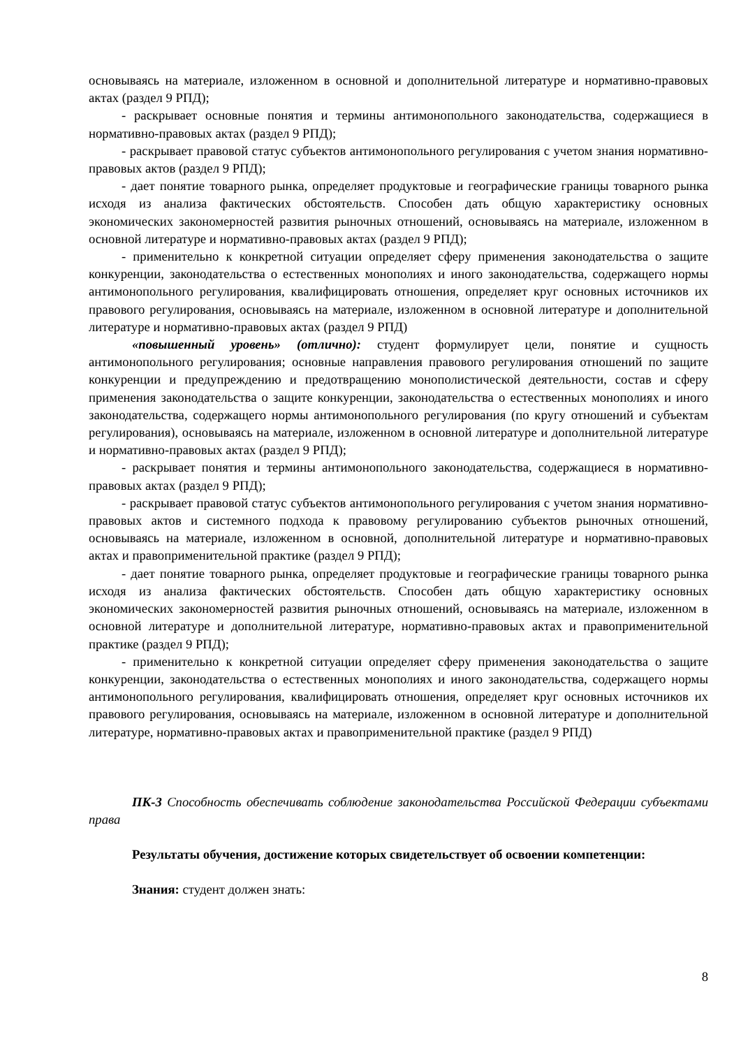основываясь на материале, изложенном в основной и дополнительной литературе и нормативно-правовых актах (раздел 9 РПД);
- раскрывает основные понятия и термины антимонопольного законодательства, содержащиеся в нормативно-правовых актах (раздел 9 РПД);
- раскрывает правовой статус субъектов антимонопольного регулирования с учетом знания нормативно-правовых актов (раздел 9 РПД);
- дает понятие товарного рынка, определяет продуктовые и географические границы товарного рынка исходя из анализа фактических обстоятельств. Способен дать общую характеристику основных экономических закономерностей развития рыночных отношений, основываясь на материале, изложенном в основной литературе и нормативно-правовых актах (раздел 9 РПД);
- применительно к конкретной ситуации определяет сферу применения законодательства о защите конкуренции, законодательства о естественных монополиях и иного законодательства, содержащего нормы антимонопольного регулирования, квалифицировать отношения, определяет круг основных источников их правового регулирования, основываясь на материале, изложенном в основной литературе и дополнительной литературе и нормативно-правовых актах (раздел 9 РПД)
«повышенный уровень» (отлично): студент формулирует цели, понятие и сущность антимонопольного регулирования; основные направления правового регулирования отношений по защите конкуренции и предупреждению и предотвращению монополистической деятельности, состав и сферу применения законодательства о защите конкуренции, законодательства о естественных монополиях и иного законодательства, содержащего нормы антимонопольного регулирования (по кругу отношений и субъектам регулирования), основываясь на материале, изложенном в основной литературе и дополнительной литературе и нормативно-правовых актах (раздел 9 РПД);
- раскрывает понятия и термины антимонопольного законодательства, содержащиеся в нормативно-правовых актах (раздел 9 РПД);
- раскрывает правовой статус субъектов антимонопольного регулирования с учетом знания нормативно-правовых актов и системного подхода к правовому регулированию субъектов рыночных отношений, основываясь на материале, изложенном в основной, дополнительной литературе и нормативно-правовых актах и правоприменительной практике (раздел 9 РПД);
- дает понятие товарного рынка, определяет продуктовые и географические границы товарного рынка исходя из анализа фактических обстоятельств. Способен дать общую характеристику основных экономических закономерностей развития рыночных отношений, основываясь на материале, изложенном в основной литературе и дополнительной литературе, нормативно-правовых актах и правоприменительной практике (раздел 9 РПД);
- применительно к конкретной ситуации определяет сферу применения законодательства о защите конкуренции, законодательства о естественных монополиях и иного законодательства, содержащего нормы антимонопольного регулирования, квалифицировать отношения, определяет круг основных источников их правового регулирования, основываясь на материале, изложенном в основной литературе и дополнительной литературе, нормативно-правовых актах и правоприменительной практике (раздел 9 РПД)
ПК-3 Способность обеспечивать соблюдение законодательства Российской Федерации субъектами права
Результаты обучения, достижение которых свидетельствует об освоении компетенции:
Знания: студент должен знать:
8